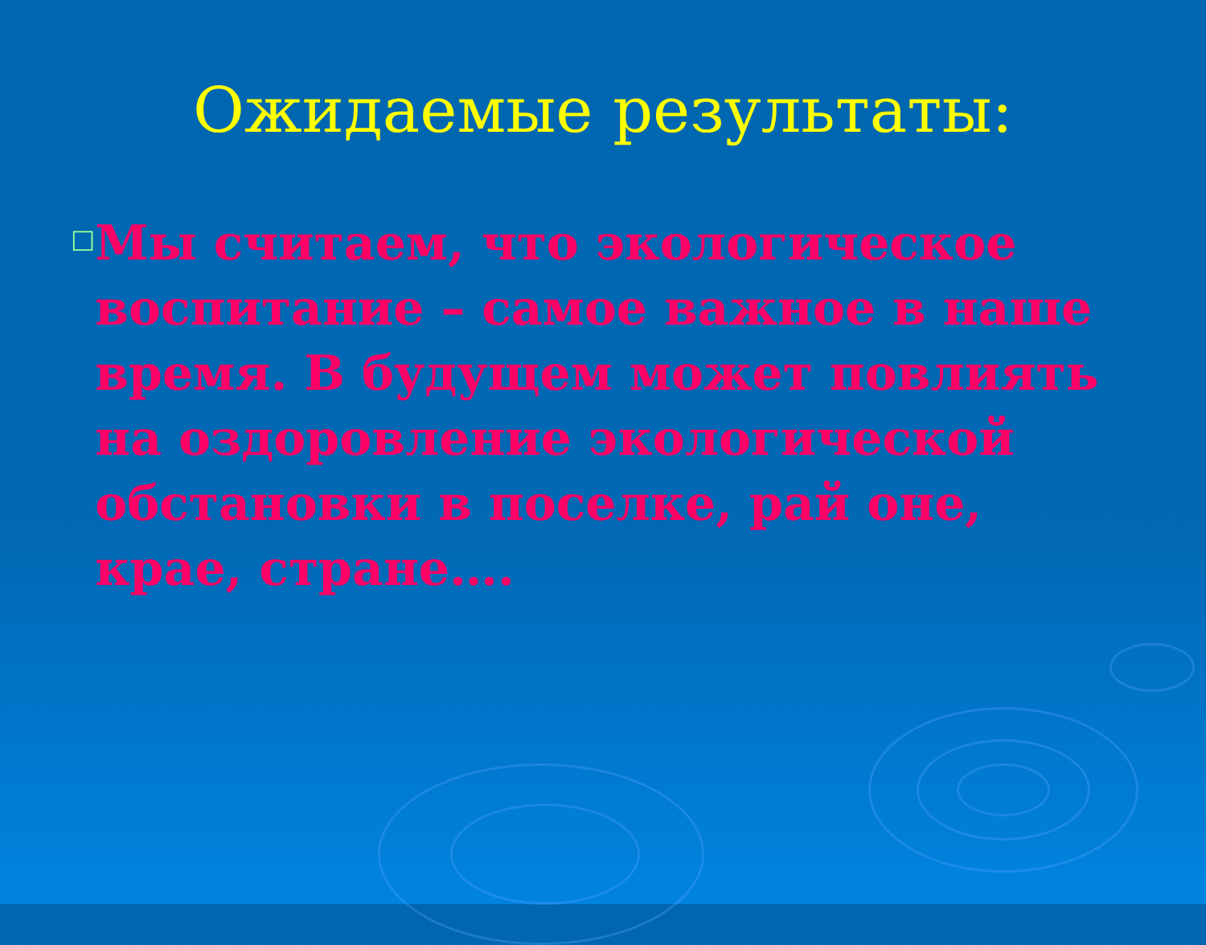Ожидаемые результаты:
□
Мы считаем, что экологическое воспитание – самое важное в наше время. В будущем может повлиять на оздоровление экологической обстановки в поселке, рай оне, крае, стране….